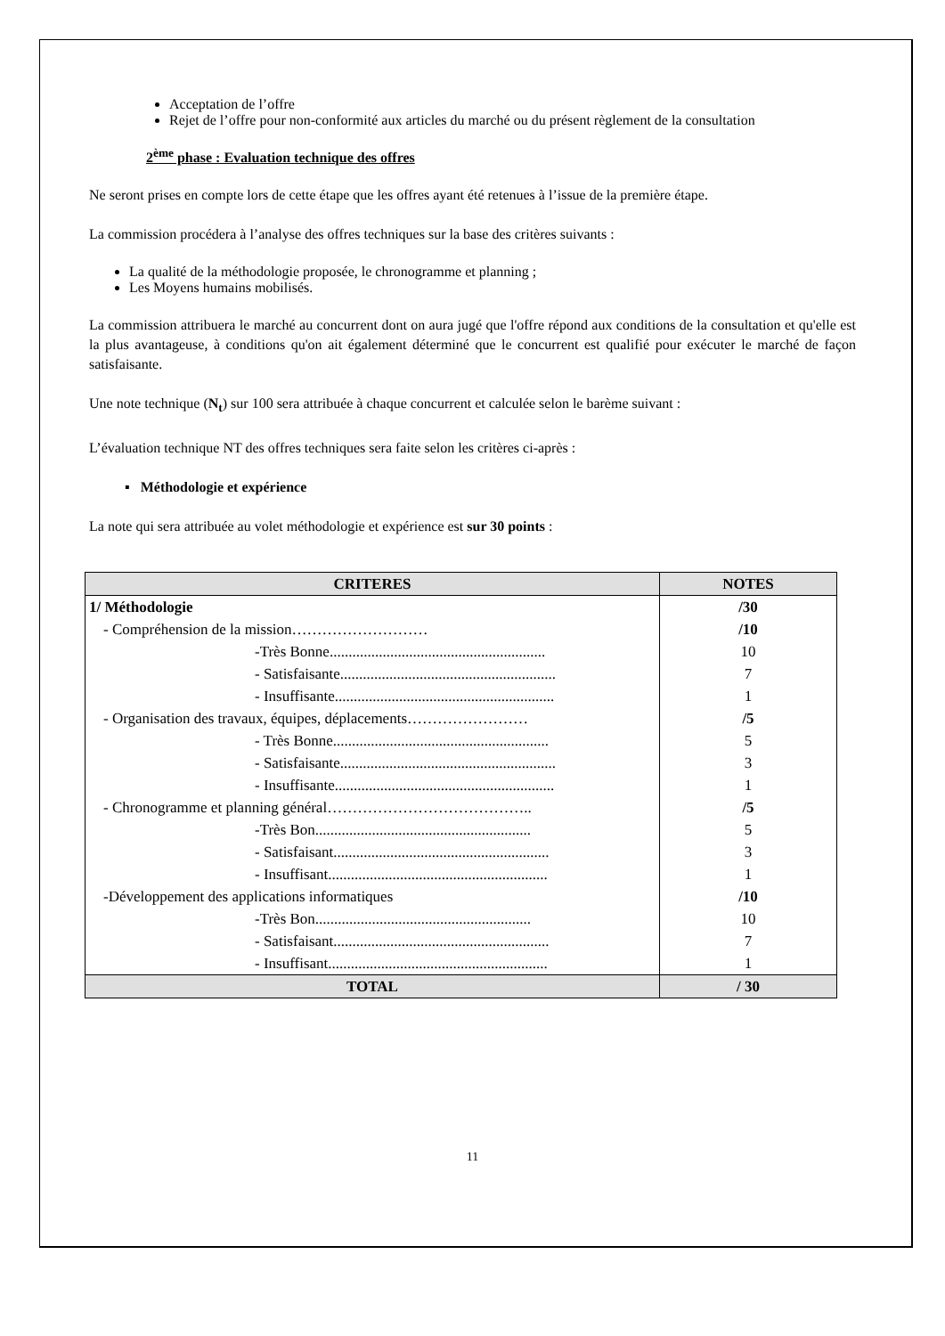Acceptation de l’offre
Rejet de l’offre pour non-conformité aux articles du marché ou du présent règlement de la consultation
2<sup>ème</sup> phase : Evaluation technique des offres
Ne seront prises en compte lors de cette étape que les offres ayant été retenues à l’issue de la première étape.
La commission procédera à l’analyse des offres techniques sur la base des critères suivants :
La qualité de la méthodologie proposée, le chronogramme et planning ;
Les Moyens humains mobilisés.
La commission attribuera le marché au concurrent dont on aura jugé que l'offre répond aux conditions de la consultation et qu'elle est la plus avantageuse, à conditions qu'on ait également déterminé que le concurrent est qualifié pour exécuter le marché de façon satisfaisante.
Une note technique (N<sub>t</sub>) sur 100 sera attribuée à chaque concurrent et calculée selon le barème suivant :
L’évaluation technique NT des offres techniques sera faite selon les critères ci-après :
▪ Méthodologie et expérience
La note qui sera attribuée au volet méthodologie et expérience est sur 30 points :
| CRITERES | NOTES |
| --- | --- |
| 1/ Méthodologie | /30 |
| - Compréhension de la mission……………………… | /10 |
| -Très Bonne......................................................... | 10 |
| - Satisfaisante......................................................... | 7 |
| - Insuffisante.......................................................... | 1 |
| - Organisation des travaux, équipes, déplacements…………………… | /5 |
| - Très Bonne......................................................... | 5 |
| - Satisfaisante......................................................... | 3 |
| - Insuffisante.......................................................... | 1 |
| - Chronogramme et planning général………………………………….. | /5 |
| -Très Bon......................................................... | 5 |
| - Satisfaisant......................................................... | 3 |
| - Insuffisant.......................................................... | 1 |
| -Développement des applications informatiques | /10 |
| -Très Bon......................................................... | 10 |
| - Satisfaisant......................................................... | 7 |
| - Insuffisant.......................................................... | 1 |
| TOTAL | / 30 |
11